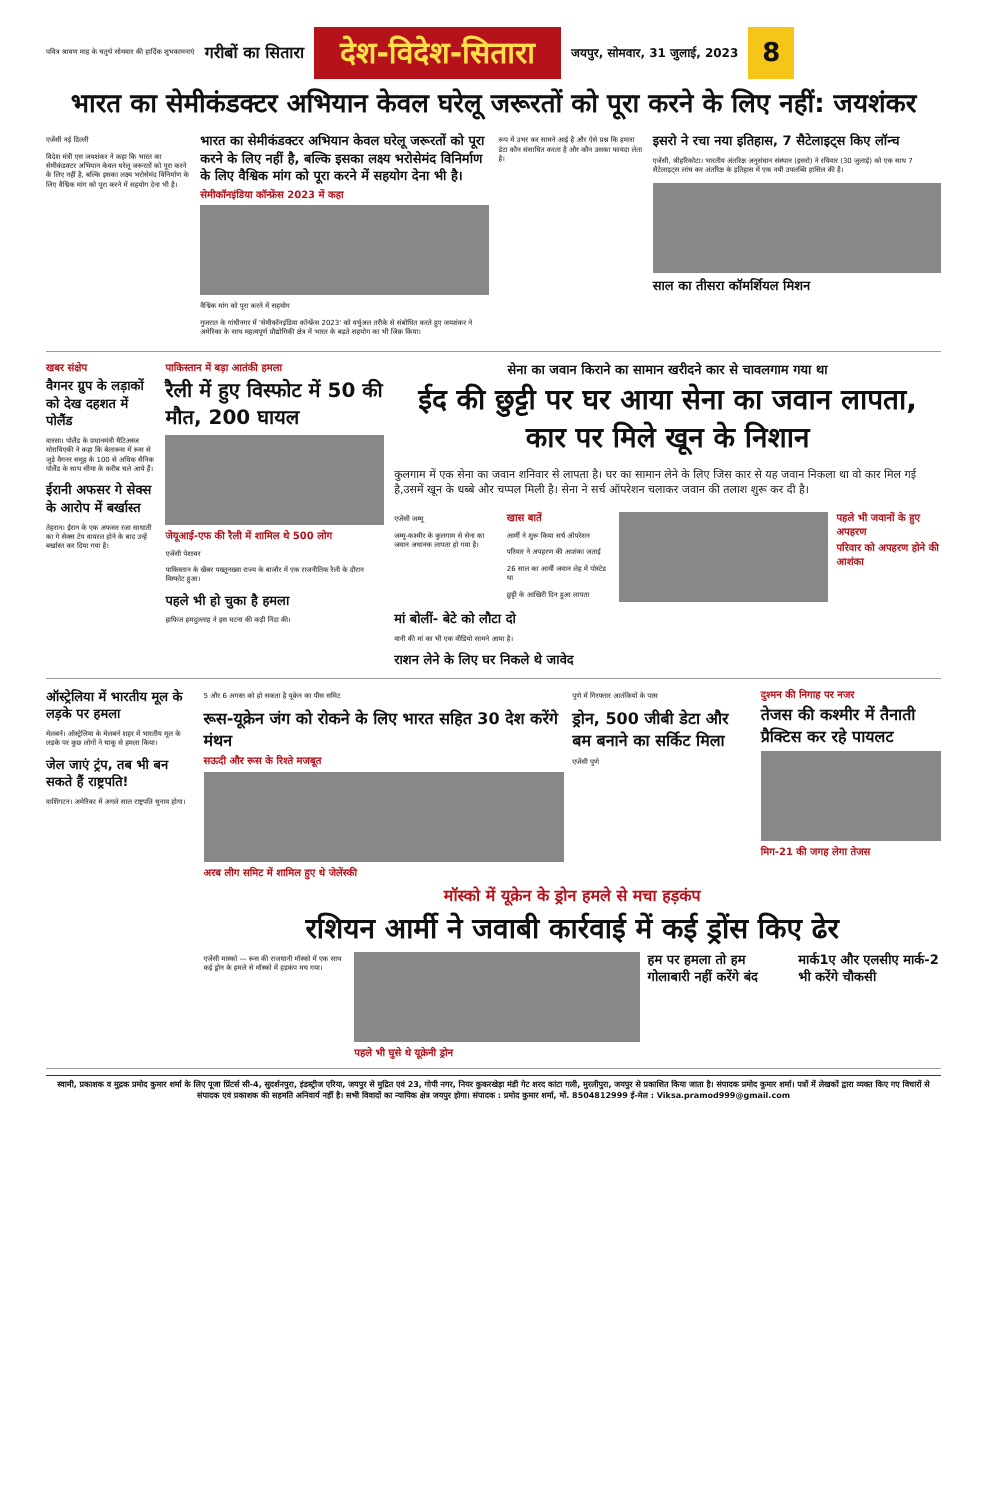पवित्र श्रावण माह के चतुर्थ सोमवार की हार्दिक शुभकामनाएं
गरीबों का सितारा
देश-विदेश-सितारा
जयपुर, सोमवार, 31 जुलाई, 2023
8
भारत का सेमीकंडक्टर अभियान केवल घरेलू जरूरतों को पूरा करने के लिए नहीं: जयशंकर
एजेंसी नई दिल्ली
विदेश मंत्री एस जयशंकर ने कहा कि भारत का सेमीकंडक्टर अभियान केवल घरेलू जरूरतों को पूरा करने के लिए नहीं है, बल्कि इसका लक्ष्य भरोसेमंद विनिर्माण के लिए वैश्विक मांग को पूरा करने में सहयोग देना भी है।
भारत का सेमीकंडक्टर अभियान केवल घरेलू जरूरतों को पूरा करने के लिए नहीं है, बल्कि इसका लक्ष्य भरोसेमंद विनिर्माण के लिए वैश्विक मांग को पूरा करने में सहयोग देना भी है।
सेमीकॉनइंडिया कॉन्फ्रेंस 2023 में कहा
वैश्विक मांग को पूरा करने में सहयोग
गुजरात के गांधीनगर में 'सेमीकॉनइंडिया कॉन्फ्रेंस 2023' को वर्चुअल तरीके से संबोधित करते हुए जयशंकर ने अमेरिका के साथ महत्वपूर्ण प्रौद्योगिकी क्षेत्र में भारत के बढ़ते सहयोग का भी जिक्र किया।
रूप में उभर कर सामने आई है और ऐसे प्रश्न कि हमारा डेटा कौन संसाधित करता है और कौन उसका फायदा लेता है।
इसरो ने रचा नया इतिहास, 7 सैटेलाइट्स किए लॉन्च
एजेंसी, श्रीहरिकोटा। भारतीय अंतरिक्ष अनुसंधान संस्थान (इसरो) ने रविवार (30 जुलाई) को एक साथ 7 सैटेलाइट्स लांच कर अंतरिक्ष के इतिहास में एक नयी उपलब्धि हासिल की है।
साल का तीसरा कॉमर्शियल मिशन
खबर संक्षेप
वैगनर ग्रुप के लड़ाकों को देख दहशत में पोलैंड
वारसा। पोलैंड के प्रधानमंत्री मैटिअस्ज मोराविएकी ने कहा कि बेलारूस में रूस से जुड़े वैगनर समूह के 100 से अधिक सैनिक पोलैंड के साथ सीमा के करीब चले आये हैं।
ईरानी अफसर गे सेक्स के आरोप में बर्खास्त
तेहरान। ईरान के एक अफसर रजा साधाती का गे सेक्स टेप वायरल होने के बाद उन्हें बर्खास्त कर दिया गया है।
पाकिस्तान में बड़ा आतंकी हमला
रैली में हुए विस्फोट में 50 की मौत, 200 घायल
जेयूआई-एफ की रैली में शामिल थे 500 लोग
एजेंसी पेशावर
पाकिस्तान के खैबर पख्तूनख्वा राज्य के बाजौर में एक राजनीतिक रैली के दौरान विस्फोट हुआ।
पहले भी हो चुका है हमला
हाफिज हमदुल्लाह ने इस घटना की कड़ी निंदा की।
सेना का जवान किराने का सामान खरीदने कार से चावलगाम गया था
ईद की छुट्टी पर घर आया सेना का जवान लापता, कार पर मिले खून के निशान
कुलगाम में एक सेना का जवान शनिवार से लापता है। घर का सामान लेने के लिए जिस कार से यह जवान निकला था वो कार मिल गई है,उसमें खून के धब्बे और चप्पल मिली है। सेना ने सर्च ऑपरेशन चलाकर जवान की तलाश शुरू कर दी है।
एजेंसी जम्मू
जम्मू-कश्मीर के कुलगाम से सेना का जवान अचानक लापता हो गया है।
खास बातें
आर्मी ने शुरू किया सर्च ऑपरेशन
परिवार ने अपहरण की आशंका जताई
26 साल का आर्मी जवान लेह में पोस्टेड था
छुट्टी के आखिरी दिन हुआ लापता
पहले भी जवानों के हुए अपहरण
परिवार को अपहरण होने की आशंका
मां बोलीं- बेटे को लौटा दो
वानी की मां का भी एक वीडियो सामने आया है।
राशन लेने के लिए घर निकले थे जावेद
ऑस्ट्रेलिया में भारतीय मूल के लड़के पर हमला
मेलबर्न। ऑस्ट्रेलिया के मेलबर्न शहर में भारतीय मूल के लड़के पर कुछ लोगों ने चाकू से हमला किया।
जेल जाएं ट्रंप, तब भी बन सकते हैं राष्ट्रपति!
वाशिंगटन। अमेरिका में अगले साल राष्ट्रपति चुनाव होगा।
5 और 6 अगस्त को हो सकता है यूक्रेन का पीस समिट
रूस-यूक्रेन जंग को रोकने के लिए भारत सहित 30 देश करेंगे मंथन
सऊदी और रूस के रिश्ते मजबूत
अरब लीग समिट में शामिल हुए थे जेलेंस्की
पुणे में गिरफ्तार आतंकियों के पास
ड्रोन, 500 जीबी डेटा और बम बनाने का सर्किट मिला
एजेंसी पुणे
दुश्मन की निगाह पर नजर
तेजस की कश्मीर में तैनाती प्रैक्टिस कर रहे पायलट
मिग-21 की जगह लेगा तेजस
मॉस्को में यूक्रेन के ड्रोन हमले से मचा हड़कंप
रशियन आर्मी ने जवाबी कार्रवाई में कई ड्रोंस किए ढेर
एजेंसी मास्को — रूस की राजधानी मॉस्को में एक साथ कई ड्रोन के हमले से मॉस्को में हड़कंप मच गया।
पहले भी घुसे थे यूक्रेनी ड्रोन
हम पर हमला तो हम गोलाबारी नहीं करेंगे बंद
मार्क1ए और एलसीए मार्क-2 भी करेंगे चौकसी
स्वामी, प्रकाशक व मुद्रक प्रमोद कुमार शर्मा के लिए पूजा प्रिंटर्स सी-4, सुदर्शनपुरा, इंडस्ट्रीज एरिया, जयपुर से मुद्रित एवं 23, गोपी नगर, नियर कुकरखेड़ा मंडी गेट शरद कांटा गली, मुरलीपुरा, जयपुर से प्रकाशित किया जाता है। संपादक प्रमोद कुमार शर्मा। पत्रों में लेखकों द्वारा व्यक्त किए गए विचारों से संपादक एवं प्रकाशक की सहमति अनिवार्य नहीं है। सभी विवादों का न्यायिक क्षेत्र जयपुर होगा। संपादक : प्रमोद कुमार शर्मा, मों. 8504812999 ई-मेल : Viksa.pramod999@gmail.com